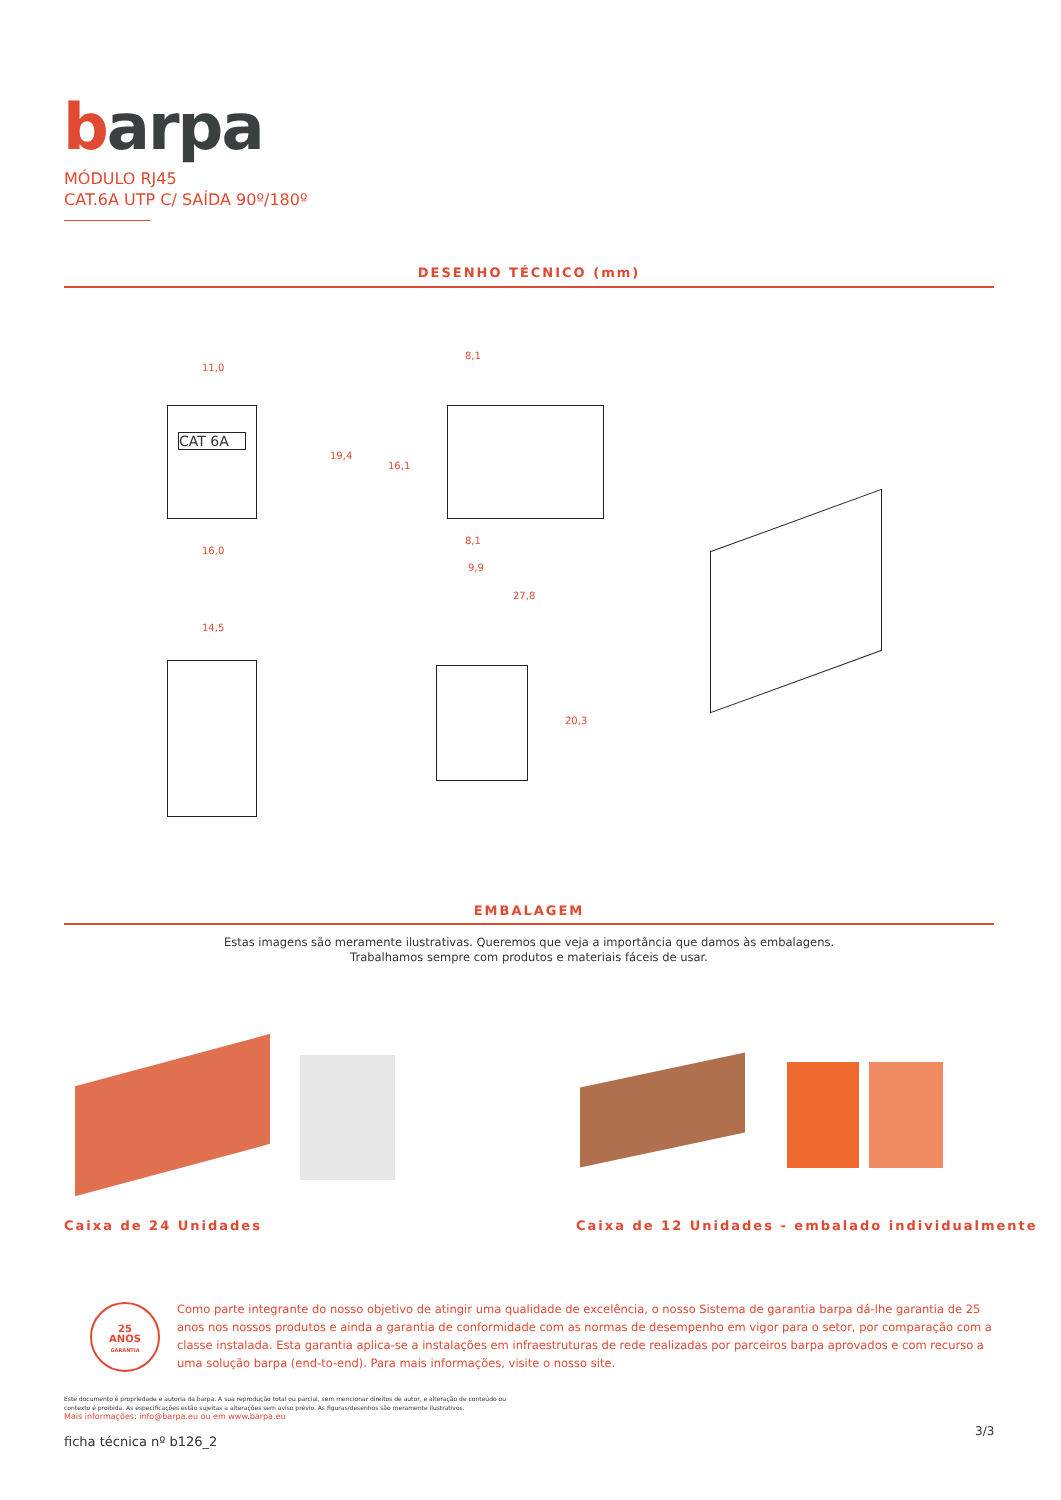barpa
MÓDULO RJ45
CAT.6A UTP C/ SAÍDA 90º/180º
DESENHO TÉCNICO (mm)
11,0
CAT 6A
16,0
8,1
19,4
16,1
8,1
9,9
27,8
14,5
20,3
EMBALAGEM
Estas imagens são meramente ilustrativas. Queremos que veja a importância que damos às embalagens.
Trabalhamos sempre com produtos e materiais fáceis de usar.
Caixa de 24 Unidades
Caixa de 12 Unidades - embalado individualmente
25
ANOS
GARANTIA
Como parte integrante do nosso objetivo de atingir uma qualidade de excelência, o nosso Sistema de garantia barpa dá-lhe garantia de 25 anos nos nossos produtos e ainda a garantia de conformidade com as normas de desempenho em vigor para o setor, por comparação com a classe instalada. Esta garantia aplica-se a instalações em infraestruturas de rede realizadas por parceiros barpa aprovados e com recurso a uma solução barpa (end-to-end). Para mais informações, visite o nosso site.
Este documento é propriedade e autoria da barpa. A sua reprodução total ou parcial, sem mencionar direitos de autor, e alteração de conteúdo ou contexto é proibida. As especificações estão sujeitas a alterações sem aviso prévio. As figuras/desenhos são meramente ilustrativos.
Mais informações: info@barpa.eu ou em www.barpa.eu
ficha técnica nº b126_2
3/3